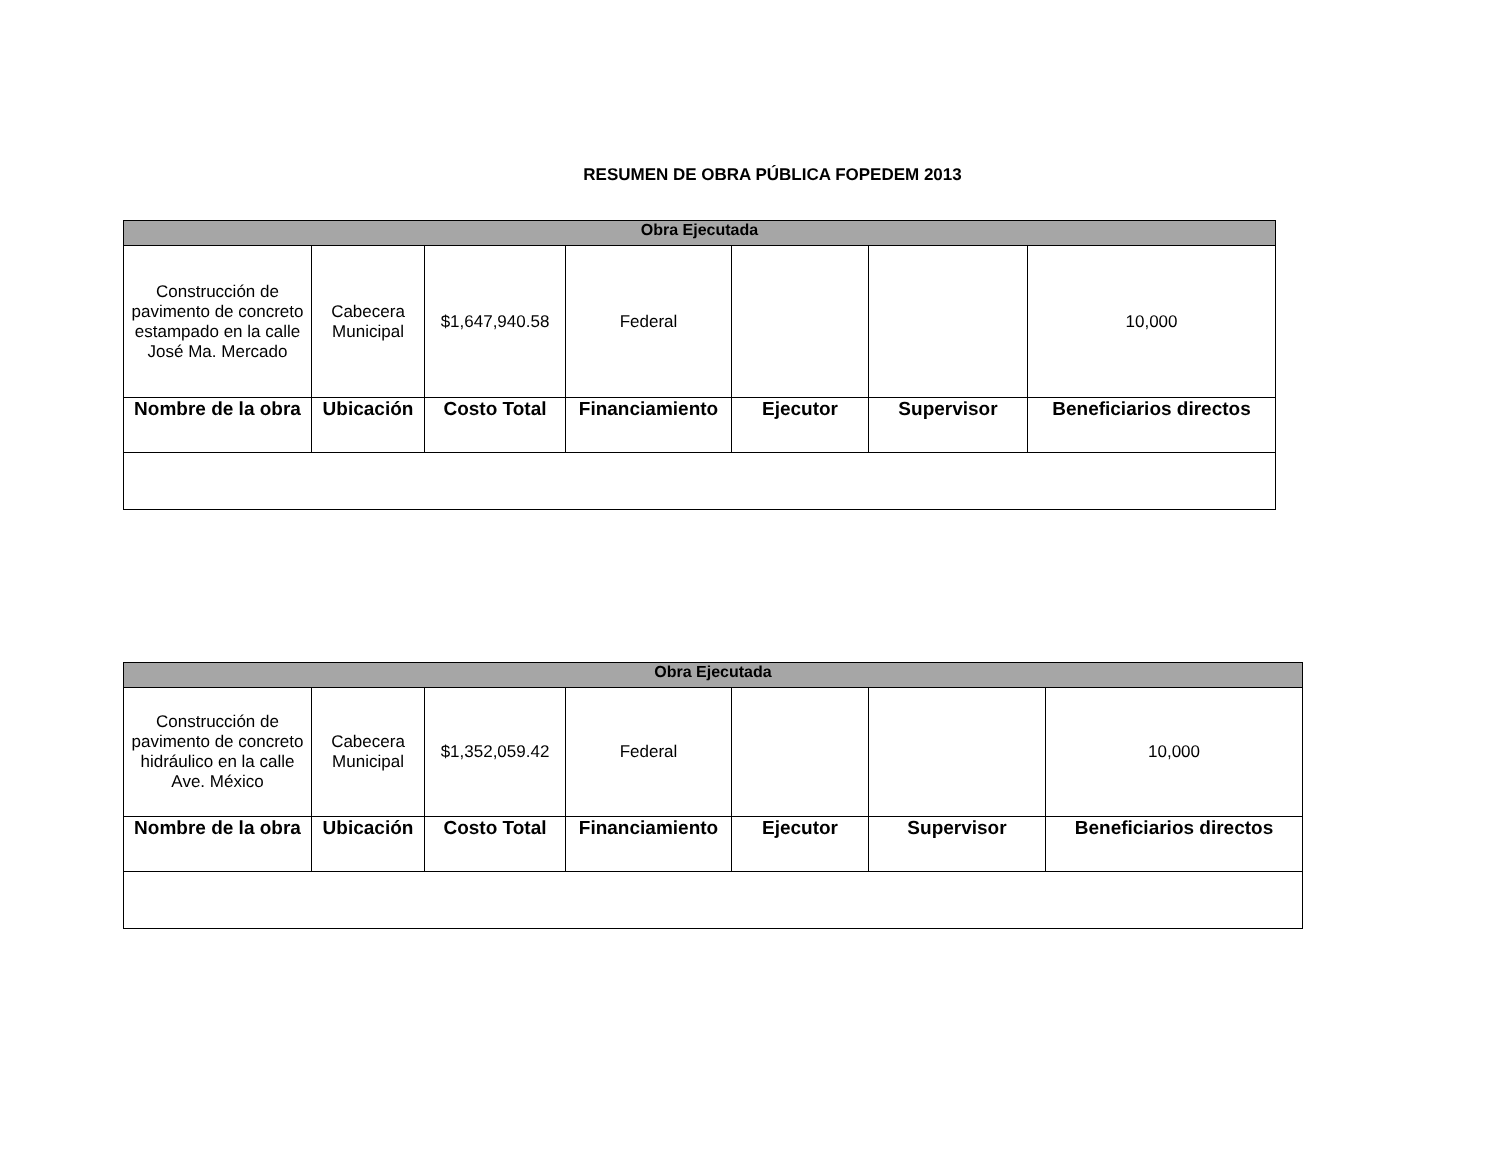RESUMEN DE OBRA PÚBLICA FOPEDEM 2013
| Obra Ejecutada | | | | | | |
| --- | --- | --- | --- | --- | --- | --- |
| Construcción de pavimento de concreto estampado en la calle José Ma. Mercado | Cabecera Municipal | $1,647,940.58 | Federal | | | 10,000 |
| Nombre de la obra | Ubicación | Costo Total | Financiamiento | Ejecutor | Supervisor | Beneficiarios directos |
| Obra Ejecutada | | | | | | |
| --- | --- | --- | --- | --- | --- | --- |
| Construcción de pavimento de concreto hidráulico en la calle Ave. México | Cabecera Municipal | $1,352,059.42 | Federal | | | 10,000 |
| Nombre de la obra | Ubicación | Costo Total | Financiamiento | Ejecutor | Supervisor | Beneficiarios directos |